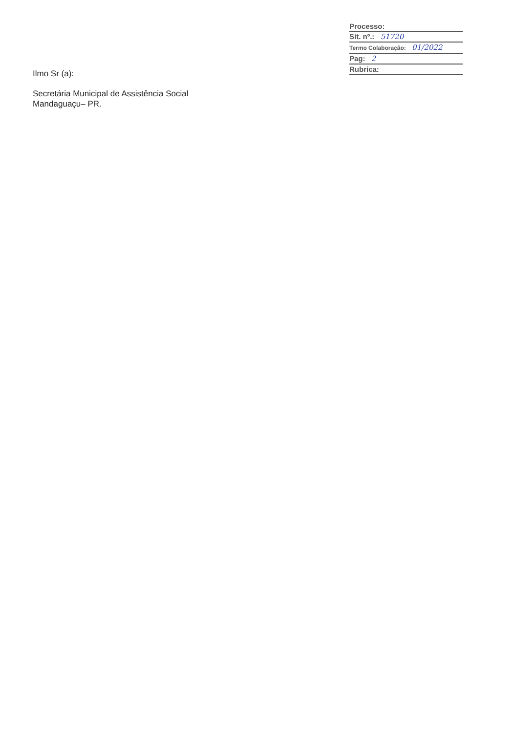Processo:
Sit. nº.: 51720
Termo Colaboração: 01/2022
Pag: 2
Rubrica:
Ilmo Sr (a):
Secretária Municipal de Assistência Social
Mandaguaçu– PR.